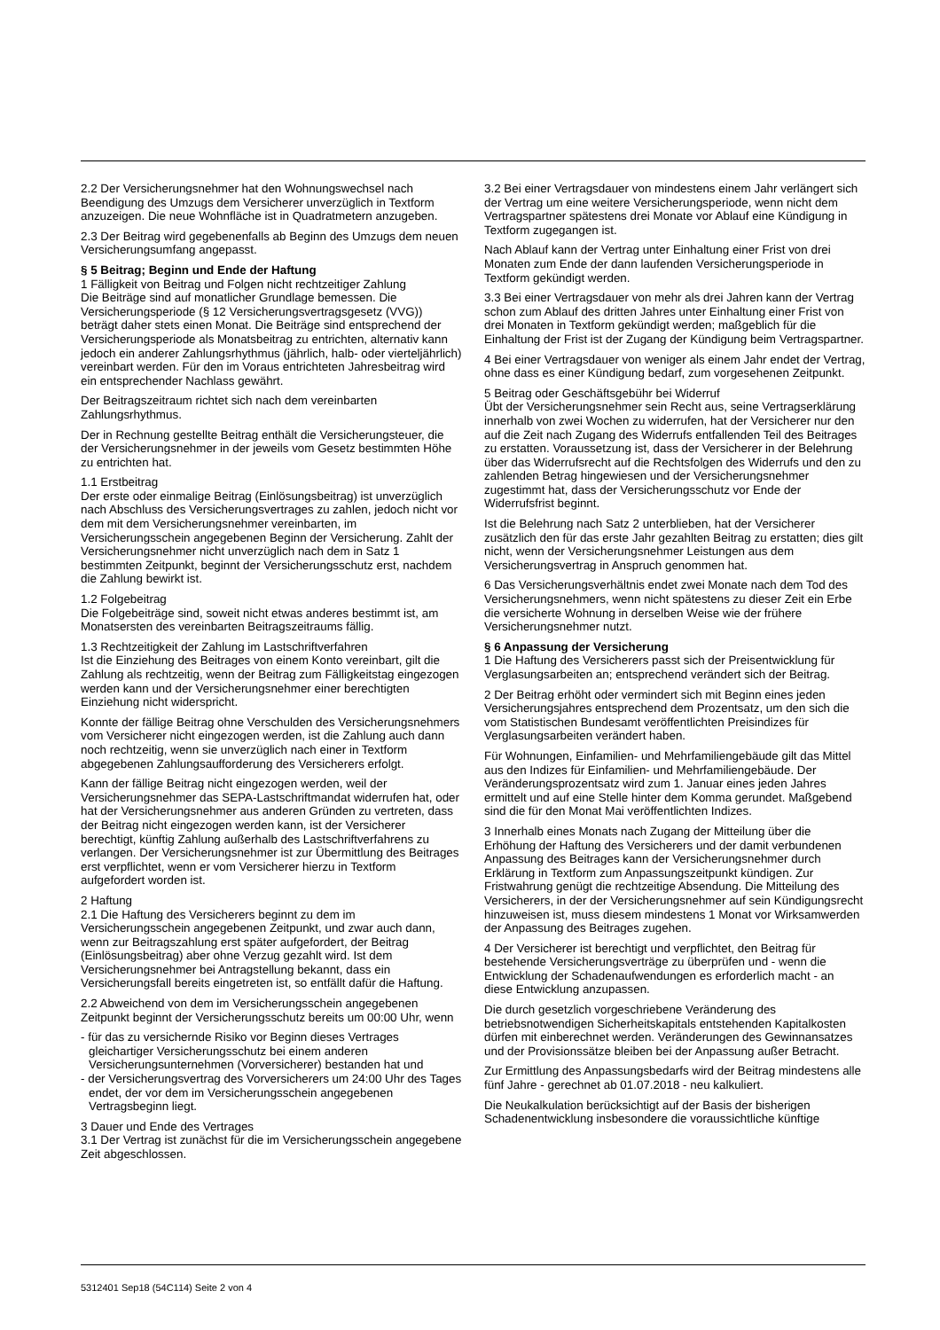2.2 Der Versicherungsnehmer hat den Wohnungswechsel nach Beendigung des Umzugs dem Versicherer unverzüglich in Textform anzuzeigen. Die neue Wohnfläche ist in Quadratmetern anzugeben.
2.3 Der Beitrag wird gegebenenfalls ab Beginn des Umzugs dem neuen Versicherungsumfang angepasst.
§ 5 Beitrag; Beginn und Ende der Haftung
1 Fälligkeit von Beitrag und Folgen nicht rechtzeitiger Zahlung
Die Beiträge sind auf monatlicher Grundlage bemessen. Die Versicherungsperiode (§ 12 Versicherungsvertragsgesetz (VVG)) beträgt daher stets einen Monat. Die Beiträge sind entsprechend der Versicherungsperiode als Monatsbeitrag zu entrichten, alternativ kann jedoch ein anderer Zahlungsrhythmus (jährlich, halb- oder vierteljährlich) vereinbart werden. Für den im Voraus entrichteten Jahresbeitrag wird ein entsprechender Nachlass gewährt.
Der Beitragszeitraum richtet sich nach dem vereinbarten Zahlungsrhythmus.
Der in Rechnung gestellte Beitrag enthält die Versicherungsteuer, die der Versicherungsnehmer in der jeweils vom Gesetz bestimmten Höhe zu entrichten hat.
1.1 Erstbeitrag
Der erste oder einmalige Beitrag (Einlösungsbeitrag) ist unverzüglich nach Abschluss des Versicherungsvertrages zu zahlen, jedoch nicht vor dem mit dem Versicherungsnehmer vereinbarten, im Versicherungsschein angegebenen Beginn der Versicherung. Zahlt der Versicherungsnehmer nicht unverzüglich nach dem in Satz 1 bestimmten Zeitpunkt, beginnt der Versicherungsschutz erst, nachdem die Zahlung bewirkt ist.
1.2 Folgebeitrag
Die Folgebeiträge sind, soweit nicht etwas anderes bestimmt ist, am Monatsersten des vereinbarten Beitragszeitraums fällig.
1.3 Rechtzeitigkeit der Zahlung im Lastschriftverfahren
Ist die Einziehung des Beitrages von einem Konto vereinbart, gilt die Zahlung als rechtzeitig, wenn der Beitrag zum Fälligkeitstag eingezogen werden kann und der Versicherungsnehmer einer berechtigten Einziehung nicht widerspricht.
Konnte der fällige Beitrag ohne Verschulden des Versicherungsnehmers vom Versicherer nicht eingezogen werden, ist die Zahlung auch dann noch rechtzeitig, wenn sie unverzüglich nach einer in Textform abgegebenen Zahlungsaufforderung des Versicherers erfolgt.
Kann der fällige Beitrag nicht eingezogen werden, weil der Versicherungsnehmer das SEPA-Lastschriftmandat widerrufen hat, oder hat der Versicherungsnehmer aus anderen Gründen zu vertreten, dass der Beitrag nicht eingezogen werden kann, ist der Versicherer berechtigt, künftig Zahlung außerhalb des Lastschriftverfahrens zu verlangen. Der Versicherungsnehmer ist zur Übermittlung des Beitrages erst verpflichtet, wenn er vom Versicherer hierzu in Textform aufgefordert worden ist.
2 Haftung
2.1 Die Haftung des Versicherers beginnt zu dem im Versicherungsschein angegebenen Zeitpunkt, und zwar auch dann, wenn zur Beitragszahlung erst später aufgefordert, der Beitrag (Einlösungsbeitrag) aber ohne Verzug gezahlt wird. Ist dem Versicherungsnehmer bei Antragstellung bekannt, dass ein Versicherungsfall bereits eingetreten ist, so entfällt dafür die Haftung.
2.2 Abweichend von dem im Versicherungsschein angegebenen Zeitpunkt beginnt der Versicherungsschutz bereits um 00:00 Uhr, wenn
- für das zu versichernde Risiko vor Beginn dieses Vertrages gleichartiger Versicherungsschutz bei einem anderen Versicherungsunternehmen (Vorversicherer) bestanden hat und
- der Versicherungsvertrag des Vorversicherers um 24:00 Uhr des Tages endet, der vor dem im Versicherungsschein angegebenen Vertragsbeginn liegt.
3 Dauer und Ende des Vertrages
3.1 Der Vertrag ist zunächst für die im Versicherungsschein angegebene Zeit abgeschlossen.
3.2 Bei einer Vertragsdauer von mindestens einem Jahr verlängert sich der Vertrag um eine weitere Versicherungsperiode, wenn nicht dem Vertragspartner spätestens drei Monate vor Ablauf eine Kündigung in Textform zugegangen ist.
Nach Ablauf kann der Vertrag unter Einhaltung einer Frist von drei Monaten zum Ende der dann laufenden Versicherungsperiode in Textform gekündigt werden.
3.3 Bei einer Vertragsdauer von mehr als drei Jahren kann der Vertrag schon zum Ablauf des dritten Jahres unter Einhaltung einer Frist von drei Monaten in Textform gekündigt werden; maßgeblich für die Einhaltung der Frist ist der Zugang der Kündigung beim Vertragspartner.
4 Bei einer Vertragsdauer von weniger als einem Jahr endet der Vertrag, ohne dass es einer Kündigung bedarf, zum vorgesehenen Zeitpunkt.
5 Beitrag oder Geschäftsgebühr bei Widerruf
Übt der Versicherungsnehmer sein Recht aus, seine Vertragserklärung innerhalb von zwei Wochen zu widerrufen, hat der Versicherer nur den auf die Zeit nach Zugang des Widerrufs entfallenden Teil des Beitrages zu erstatten. Voraussetzung ist, dass der Versicherer in der Belehrung über das Widerrufsrecht auf die Rechtsfolgen des Widerrufs und den zu zahlenden Betrag hingewiesen und der Versicherungsnehmer zugestimmt hat, dass der Versicherungsschutz vor Ende der Widerrufsfrist beginnt.
Ist die Belehrung nach Satz 2 unterblieben, hat der Versicherer zusätzlich den für das erste Jahr gezahlten Beitrag zu erstatten; dies gilt nicht, wenn der Versicherungsnehmer Leistungen aus dem Versicherungsvertrag in Anspruch genommen hat.
6 Das Versicherungsverhältnis endet zwei Monate nach dem Tod des Versicherungsnehmers, wenn nicht spätestens zu dieser Zeit ein Erbe die versicherte Wohnung in derselben Weise wie der frühere Versicherungsnehmer nutzt.
§ 6 Anpassung der Versicherung
1 Die Haftung des Versicherers passt sich der Preisentwicklung für Verglasungsarbeiten an; entsprechend verändert sich der Beitrag.
2 Der Beitrag erhöht oder vermindert sich mit Beginn eines jeden Versicherungsjahres entsprechend dem Prozentsatz, um den sich die vom Statistischen Bundesamt veröffentlichten Preisindizes für Verglasungsarbeiten verändert haben.
Für Wohnungen, Einfamilien- und Mehrfamiliengebäude gilt das Mittel aus den Indizes für Einfamilien- und Mehrfamiliengebäude. Der Veränderungsprozentsatz wird zum 1. Januar eines jeden Jahres ermittelt und auf eine Stelle hinter dem Komma gerundet. Maßgebend sind die für den Monat Mai veröffentlichten Indizes.
3 Innerhalb eines Monats nach Zugang der Mitteilung über die Erhöhung der Haftung des Versicherers und der damit verbundenen Anpassung des Beitrages kann der Versicherungsnehmer durch Erklärung in Textform zum Anpassungszeitpunkt kündigen. Zur Fristwahrung genügt die rechtzeitige Absendung. Die Mitteilung des Versicherers, in der der Versicherungsnehmer auf sein Kündigungsrecht hinzuweisen ist, muss diesem mindestens 1 Monat vor Wirksamwerden der Anpassung des Beitrages zugehen.
4 Der Versicherer ist berechtigt und verpflichtet, den Beitrag für bestehende Versicherungsverträge zu überprüfen und - wenn die Entwicklung der Schadenaufwendungen es erforderlich macht - an diese Entwicklung anzupassen.
Die durch gesetzlich vorgeschriebene Veränderung des betriebsnotwendigen Sicherheitskapitals entstehenden Kapitalkosten dürfen mit einberechnet werden. Veränderungen des Gewinnansatzes und der Provisionssätze bleiben bei der Anpassung außer Betracht.
Zur Ermittlung des Anpassungsbedarfs wird der Beitrag mindestens alle fünf Jahre - gerechnet ab 01.07.2018 - neu kalkuliert.
Die Neukalkulation berücksichtigt auf der Basis der bisherigen Schadenentwicklung insbesondere die voraussichtliche künftige
5312401 Sep18 (54C114) Seite 2 von 4